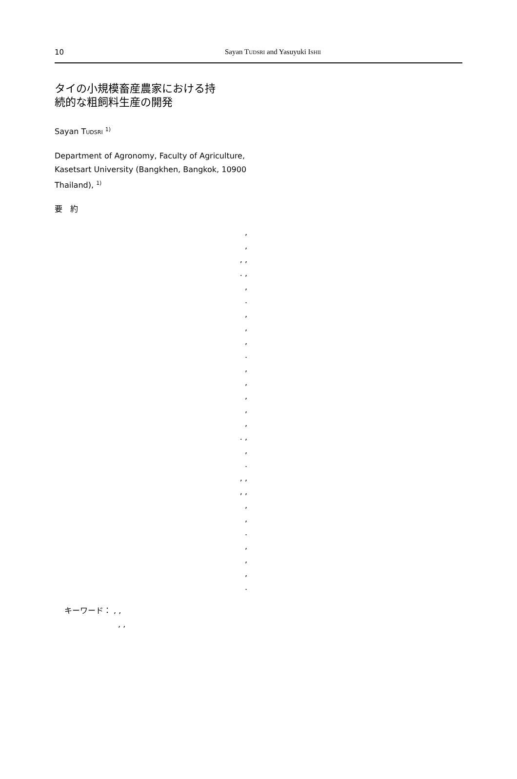10 Sayan TUDSRI and Yasuyuki ISHII
タイの小規模畜産農家における持
続的な粗飼料生産の開発
Sayan TUDSRI <sup>1)</sup>
Department of Agronomy, Faculty of Agriculture, Kasetsart University (Bangkhen, Bangkok, 10900 Thailand), <sup>1)</sup>
要　約
,
,
, ,
. ,
,
.
,
,
,
.
,
,
,
,
,
. ,
,
.
, ,
, ,
,
,
.
,
,
,
.
キーワード： , ,
, ,